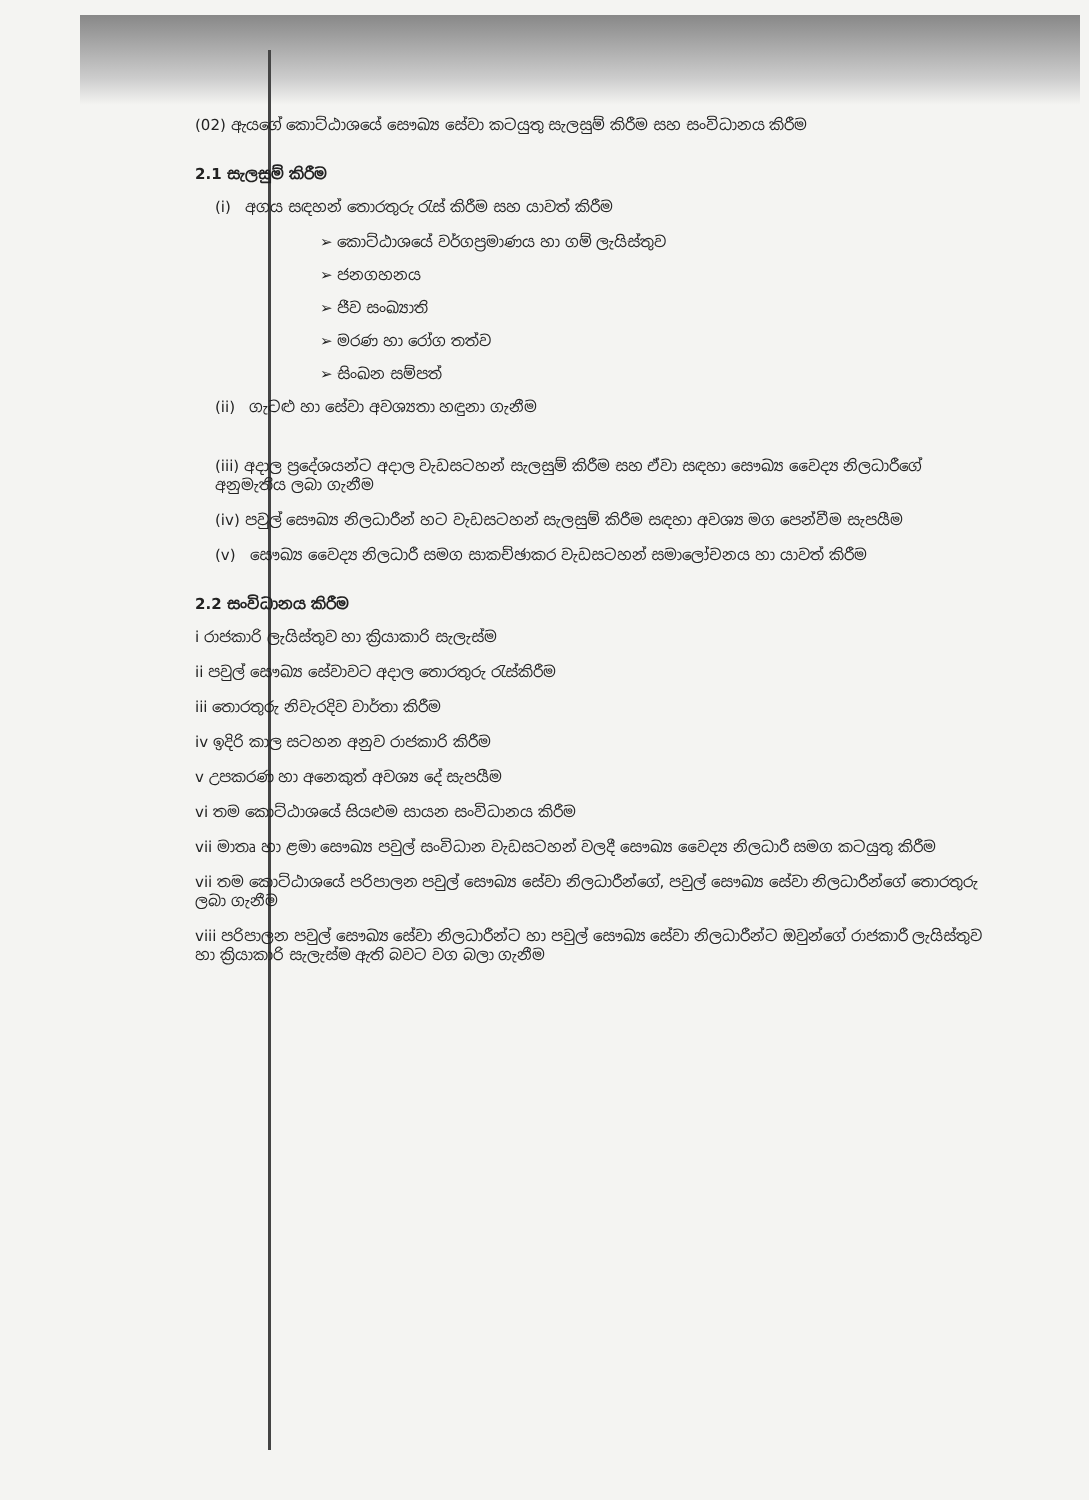(02) ඇයගේ කොට්ඨාශයේ සෞඛ්‍ය සේවා කටයුතු සැලසුම් කිරීම සහ සංවිධානය කිරීම
2.1 සැලසුම් කිරීම
(i) අගය සඳහන් තොරතුරු රැස් කිරීම සහ යාවත් කිරීම
➢ කොට්ඨාශයේ වර්ගප්‍රමාණය හා ගම් ලැයිස්තුව
➢ ජනගහනය
➢ ජීව සංඛ්‍යාති
➢ මරණ හා රෝග තත්ව
➢ සිංඛන සම්පත්
(ii) ගැටළු හා සේවා අවශ්‍යතා හඳුනා ගැනීම
(iii) අදාල ප්‍රදේශයන්ට අදාල වැඩසටහන් සැලසුම් කිරීම සහ ඒවා සඳහා සෞඛ්‍ය වෛද්‍ය නිලධාරීගේ අනුමැතිය ලබා ගැනීම
(iv) පවුල් සෞඛ්‍ය නිලධාරීන් හට වැඩසටහන් සැලසුම් කිරීම සඳහා අවශ්‍ය මග පෙන්වීම සැපයීම
(v) සෞඛ්‍ය වෛද්‍ය නිලධාරී සමග සාකච්ඡාකර වැඩසටහන් සමාලෝචනය හා යාවත් කිරීම
2.2 සංවිධානය කිරීම
i රාජකාරි ලැයිස්තුව හා ක්‍රියාකාරි සැලැස්ම
ii පවුල් සෞඛ්‍ය සේවාවට අදාල තොරතුරු රැස්කිරීම
iii තොරතුරු නිවැරදිව වාර්තා කිරීම
iv ඉදිරි කාල සටහන අනුව රාජකාරි කිරීම
v උපකරණ හා අනෙකුත් අවශ්‍ය දේ සැපයීම
vi තම කොට්ඨාශයේ සියළුම සායන සංවිධානය කිරීම
vii මාතෘ හා ළමා සෞඛ්‍ය පවුල් සංවිධාන වැඩසටහන් වලදී සෞඛ්‍ය වෛද්‍ය නිලධාරී සමග කටයුතු කිරීම
vii තම කොට්ඨාශයේ පරිපාලන පවුල් සෞඛ්‍ය සේවා නිලධාරීන්ගේ, පවුල් සෞඛ්‍ය සේවා නිලධාරීන්ගේ තොරතුරු ලබා ගැනීම
viii පරිපාලන පවුල් සෞඛ්‍ය සේවා නිලධාරීන්ට හා පවුල් සෞඛ්‍ය සේවා නිලධාරීන්ට ඔවුන්ගේ රාජකාරී ලැයිස්තුව හා ක්‍රියාකාරි සැලැස්ම ඇති බවට වග බලා ගැනීම